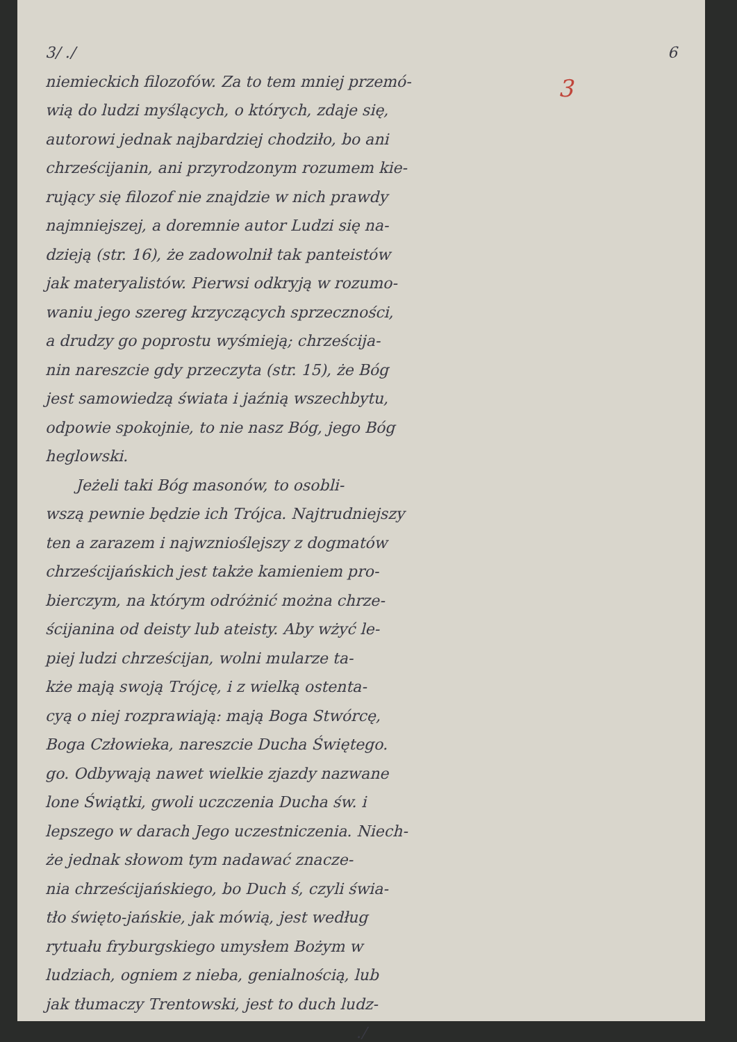3/ ./ 6
3
niemieckich filozofów. Za to tem mniej przemó-
wią do ludzi myślących, o których, zdaje się,
autorowi jednak najbardziej chodziło, bo ani
chrześcijanin, ani przyrodzonym rozumem kie-
rujący się filozof nie znajdzie w nich prawdy
najmniejszej, a doremnie autor Ludzi się na-
dzieją (str. 16), że zadowolnił tak panteistów
jak materyalistów. Pierwsi odkryją w rozumo-
waniu jego szereg krzyczących sprzeczności,
a drudzy go poprostu wyśmieją; chrześcija-
nin nareszcie gdy przeczyta (str. 15), że Bóg
jest samowiedzą świata i jaźnią wszechbytu,
odpowie spokojnie, to nie nasz Bóg, jego Bóg
heglowski.
  Jeżeli taki Bóg masonów, to osobli-
wszą pewnie będzie ich Trójca. Najtrudniejszy
ten a zarazem i najwznioślejszy z dogmatów
chrześcijańskich jest także kamieniem pro-
bierczym, na którym odróżnić można chrze-
ścijanina od deisty lub ateisty. Aby wżyć le-
piej ludzi chrześcijan, wolni mularze ta-
kże mają swoją Trójcę, i z wielką ostenta-
cyą o niej rozprawiają: mają Boga Stwórcę,
Boga Człowieka, nareszcie Ducha Świętego.
go. Odbywają nawet wielkie zjazdy nazwane
lone Świątki, gwoli uczczenia Ducha św. i
lepszego w darach Jego uczestniczenia. Niech-
że jednak słowom tym nadawać znacze-
nia chrześcijańskiego, bo Duch ś, czyli świa-
tło święto-jańskie, jak mówią, jest według
rytuału fryburgskiego umysłem Bożym w
ludziach, ogniem z nieba, genialnością, lub
jak tłumaczy Trentowski, jest to duch ludz-
./